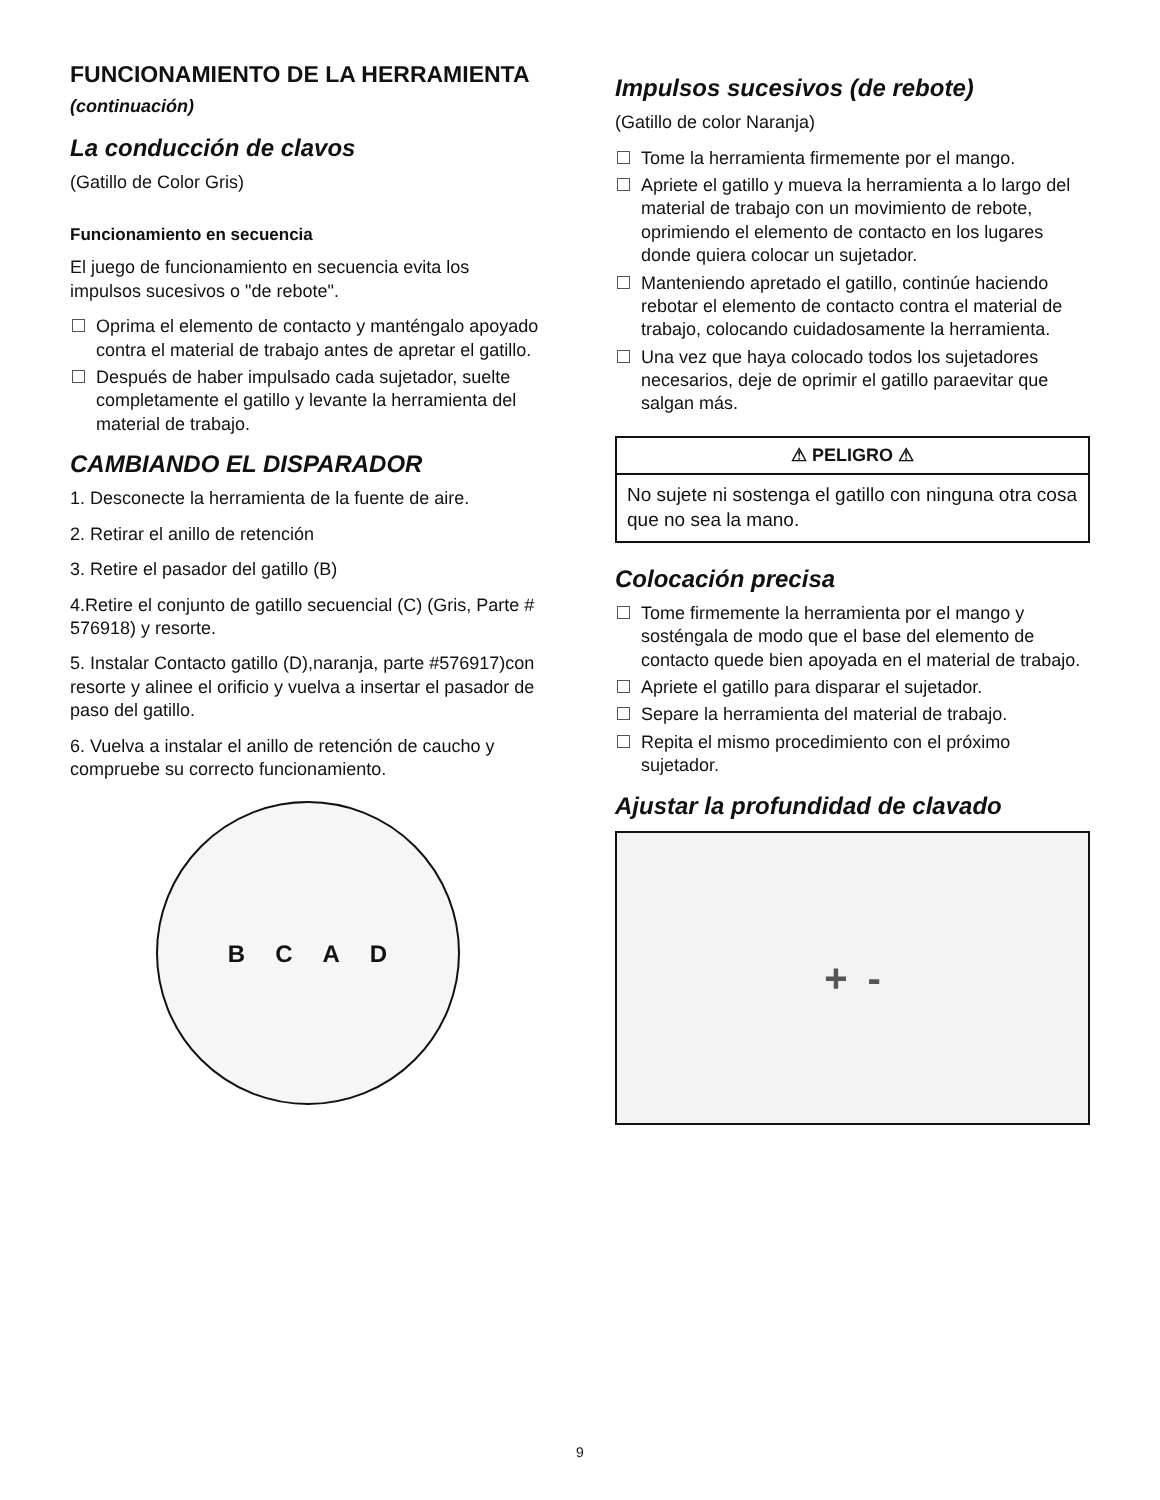FUNCIONAMIENTO DE LA HERRAMIENTA (continuación)
La conducción de clavos
(Gatillo de Color Gris)
Funcionamiento en secuencia
El juego de funcionamiento en secuencia evita los impulsos sucesivos o "de rebote".
Oprima el elemento de contacto y manténgalo apoyado contra el material de trabajo antes de apretar el gatillo.
Después de haber impulsado cada sujetador, suelte completamente el gatillo y levante la herramienta del material de trabajo.
CAMBIANDO EL DISPARADOR
1. Desconecte la herramienta de la fuente de aire.
2. Retirar el anillo de retención
3. Retire el pasador del gatillo (B)
4.Retire el conjunto de gatillo secuencial (C) (Gris, Parte # 576918) y resorte.
5. Instalar Contacto gatillo (D),naranja, parte #576917)con resorte y alinee el orificio y vuelva a insertar el pasador de paso del gatillo.
6. Vuelva a instalar el anillo de retención de caucho y compruebe su correcto funcionamiento.
B C A D
Impulsos sucesivos (de rebote)
(Gatillo de color Naranja)
Tome la herramienta firmemente por el mango.
Apriete el gatillo y mueva la herramienta a lo largo del material de trabajo con un movimiento de rebote, oprimiendo el elemento de contacto en los lugares donde quiera colocar un sujetador.
Manteniendo apretado el gatillo, continúe haciendo rebotar el elemento de contacto contra el material de trabajo, colocando cuidadosamente la herramienta.
Una vez que haya colocado todos los sujetadores necesarios, deje de oprimir el gatillo paraevitar que salgan más.
⚠ PELIGRO ⚠
No sujete ni sostenga el gatillo con ninguna otra cosa que no sea la mano.
Colocación precisa
Tome firmemente la herramienta por el mango y sosténgala de modo que el base del elemento de contacto quede bien apoyada en el material de trabajo.
Apriete el gatillo para disparar el sujetador.
Separe la herramienta del material de trabajo.
Repita el mismo procedimiento con el próximo sujetador.
Ajustar la profundidad de clavado
+ -
9